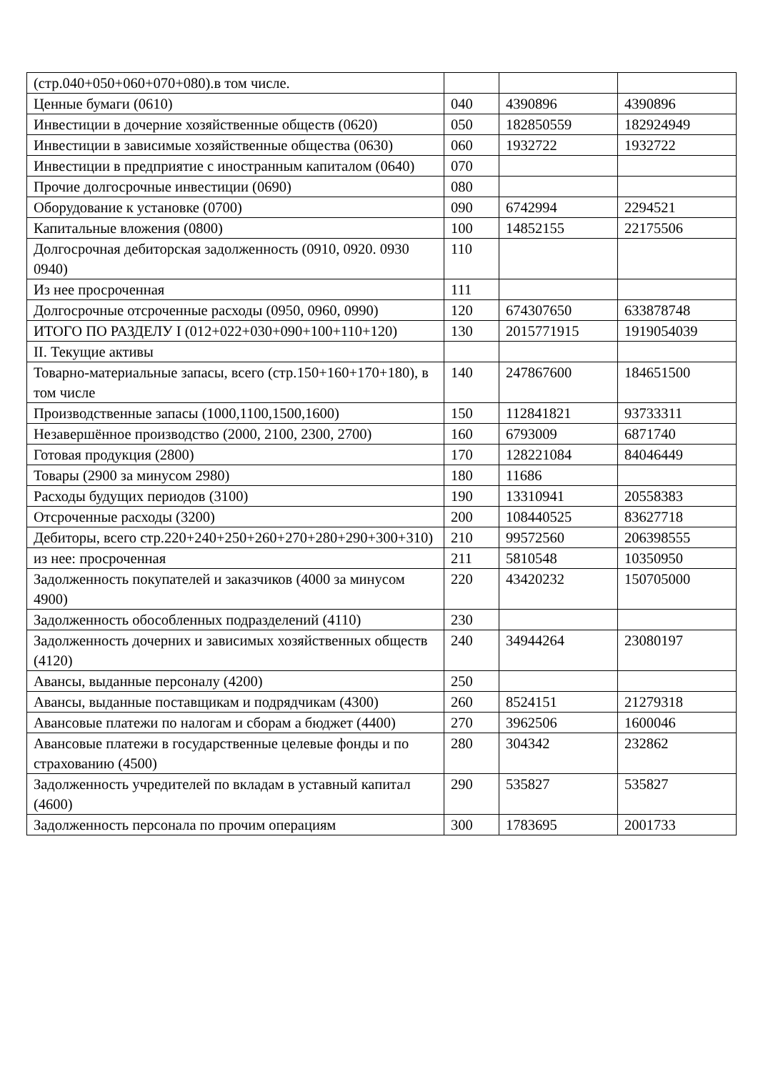| (стр.040+050+060+070+080).в том числе. | | | |
| Ценные бумаги (0610) | 040 | 4390896 | 4390896 |
| Инвестиции в дочерние хозяйственные обществ (0620) | 050 | 182850559 | 182924949 |
| Инвестиции в зависимые хозяйственные общества (0630) | 060 | 1932722 | 1932722 |
| Инвестиции в предприятие с иностранным капиталом (0640) | 070 | | |
| Прочие долгосрочные инвестиции (0690) | 080 | | |
| Оборудование к установке (0700) | 090 | 6742994 | 2294521 |
| Капитальные вложения (0800) | 100 | 14852155 | 22175506 |
| Долгосрочная дебиторская задолженность (0910, 0920. 0930 0940) | 110 | | |
| Из нее просроченная | 111 | | |
| Долгосрочные отсроченные расходы (0950, 0960, 0990) | 120 | 674307650 | 633878748 |
| ИТОГО ПО РАЗДЕЛУ I (012+022+030+090+100+110+120) | 130 | 2015771915 | 1919054039 |
| II. Текущие активы | | | |
| Товарно-материальные запасы, всего (стр.150+160+170+180), в том числе | 140 | 247867600 | 184651500 |
| Производственные запасы (1000,1100,1500,1600) | 150 | 112841821 | 93733311 |
| Незавершённое производство (2000, 2100, 2300, 2700) | 160 | 6793009 | 6871740 |
| Готовая продукция (2800) | 170 | 128221084 | 84046449 |
| Товары (2900 за минусом 2980) | 180 | 11686 | |
| Расходы будущих периодов (3100) | 190 | 13310941 | 20558383 |
| Отсроченные расходы (3200) | 200 | 108440525 | 83627718 |
| Дебиторы, всего стр.220+240+250+260+270+280+290+300+310) | 210 | 99572560 | 206398555 |
| из нее: просроченная | 211 | 5810548 | 10350950 |
| Задолженность покупателей и заказчиков (4000 за минусом 4900) | 220 | 43420232 | 150705000 |
| Задолженность обособленных подразделений (4110) | 230 | | |
| Задолженность дочерних и зависимых хозяйственных обществ (4120) | 240 | 34944264 | 23080197 |
| Авансы, выданные персоналу (4200) | 250 | | |
| Авансы, выданные поставщикам и подрядчикам (4300) | 260 | 8524151 | 21279318 |
| Авансовые платежи по налогам и сборам а бюджет (4400) | 270 | 3962506 | 1600046 |
| Авансовые платежи в государственные целевые фонды и по страхованию (4500) | 280 | 304342 | 232862 |
| Задолженность учредителей по вкладам в уставный капитал (4600) | 290 | 535827 | 535827 |
| Задолженность персонала по прочим операциям | 300 | 1783695 | 2001733 |